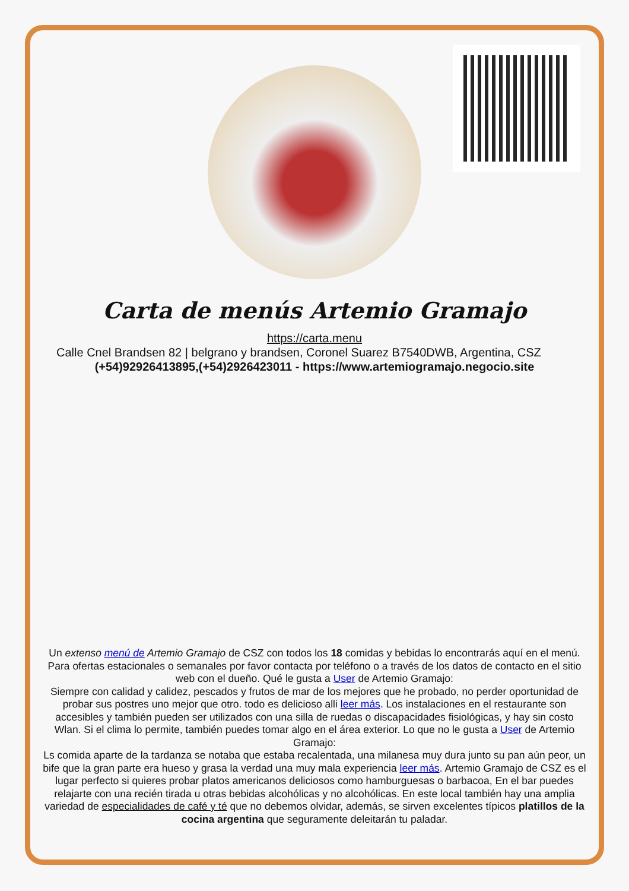Carta de menús Artemio Gramajo
https://carta.menu
Calle Cnel Brandsen 82 | belgrano y brandsen, Coronel Suarez B7540DWB, Argentina, CSZ
(+54)92926413895,(+54)2926423011 - https://www.artemiogramajo.negocio.site
Un extenso menú de Artemio Gramajo de CSZ con todos los 18 comidas y bebidas lo encontrarás aquí en el menú. Para ofertas estacionales o semanales por favor contacta por teléfono o a través de los datos de contacto en el sitio web con el dueño. Qué le gusta a User de Artemio Gramajo:
Siempre con calidad y calidez, pescados y frutos de mar de los mejores que he probado, no perder oportunidad de probar sus postres uno mejor que otro. todo es delicioso alli leer más. Los instalaciones en el restaurante son accesibles y también pueden ser utilizados con una silla de ruedas o discapacidades fisiológicas, y hay sin costo Wlan. Si el clima lo permite, también puedes tomar algo en el área exterior. Lo que no le gusta a User de Artemio Gramajo:
Ls comida aparte de la tardanza se notaba que estaba recalentada, una milanesa muy dura junto su pan aún peor, un bife que la gran parte era hueso y grasa la verdad una muy mala experiencia leer más. Artemio Gramajo de CSZ es el lugar perfecto si quieres probar platos americanos deliciosos como hamburguesas o barbacoa, En el bar puedes relajarte con una recién tirada u otras bebidas alcohólicas y no alcohólicas. En este local también hay una amplia variedad de especialidades de café y té que no debemos olvidar, además, se sirven excelentes típicos platillos de la cocina argentina que seguramente deleitarán tu paladar.